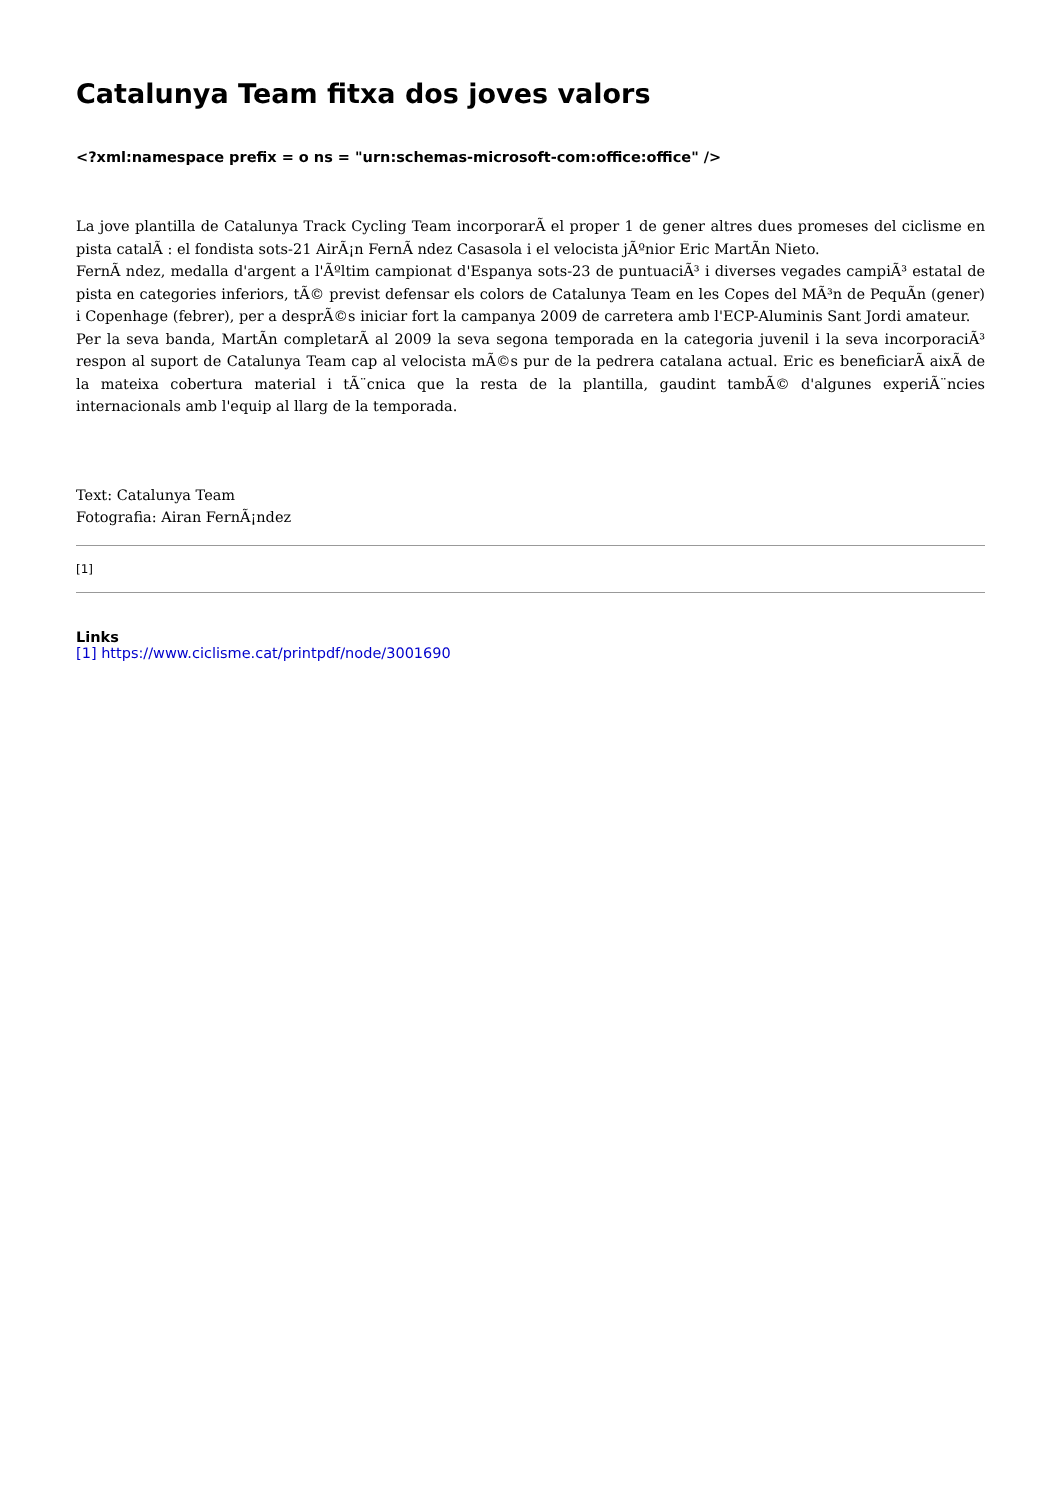Catalunya Team fitxa dos joves valors
<?xml:namespace prefix = o ns = "urn:schemas-microsoft-com:office:office" />
La jove plantilla de Catalunya Track Cycling Team incorporarÃ el proper 1 de gener altres dues promeses del ciclisme en pista catalÃ : el fondista sots-21 AirÃ¡n FernÃ ndez Casasola i el velocista jÃºnior Eric MartÃn Nieto.
FernÃ ndez, medalla d'argent a l'Ãºltim campionat d'Espanya sots-23 de puntuaciÃ³ i diverses vegades campiÃ³ estatal de pista en categories inferiors, tÃ© previst defensar els colors de Catalunya Team en les Copes del MÃ³n de PequÃn (gener) i Copenhage (febrer), per a desprÃ©s iniciar fort la campanya 2009 de carretera amb l'ECP-Aluminis Sant Jordi amateur.
Per la seva banda, MartÃn completarÃ al 2009 la seva segona temporada en la categoria juvenil i la seva incorporaciÃ³ respon al suport de Catalunya Team cap al velocista mÃ©s pur de la pedrera catalana actual. Eric es beneficiarÃ aixÃ de la mateixa cobertura material i tÃ¨cnica que la resta de la plantilla, gaudint tambÃ© d'algunes experiÃ¨ncies internacionals amb l'equip al llarg de la temporada.
Text: Catalunya Team
Fotografia: Airan FernÃ¡ndez
[1]
Links
[1] https://www.ciclisme.cat/printpdf/node/3001690